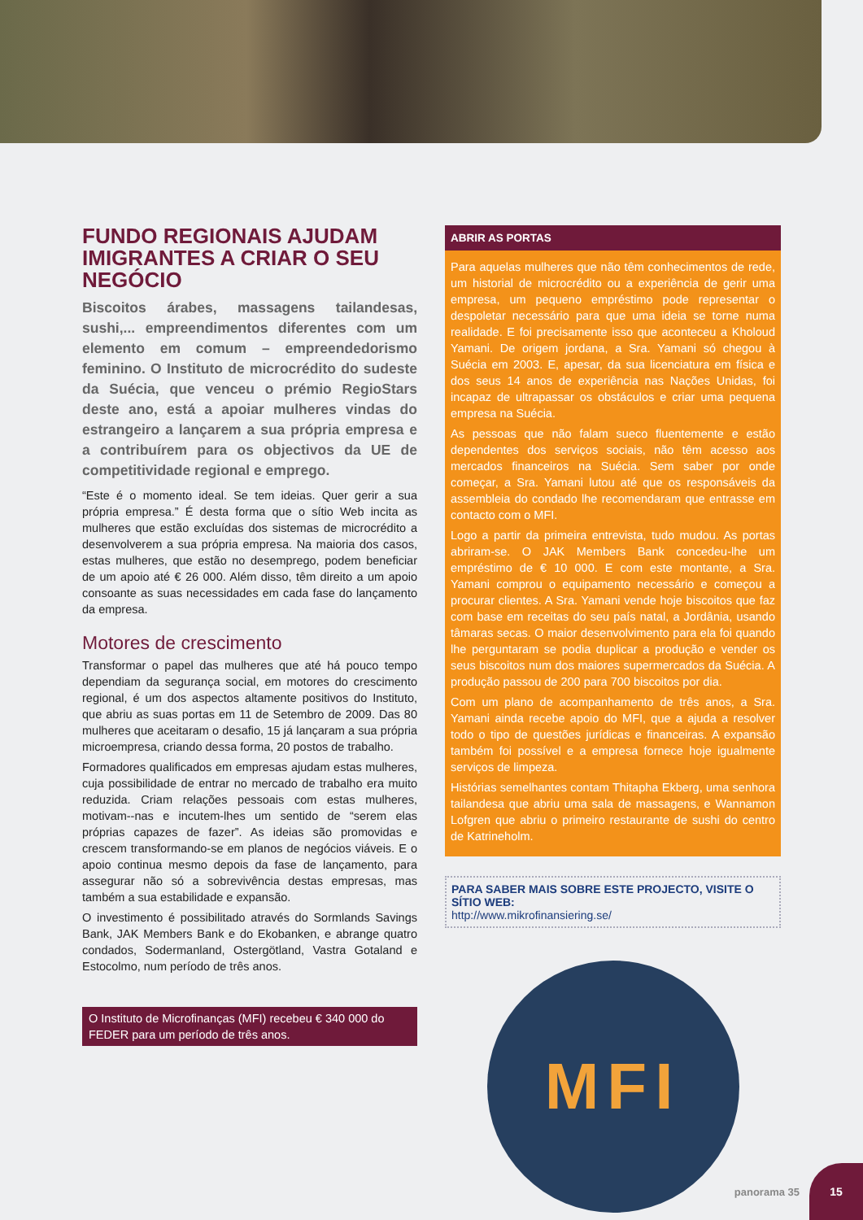FUNDO REGIONAIS AJUDAM IMIGRANTES A CRIAR O SEU NEGÓCIO
Biscoitos árabes, massagens tailandesas, sushi,... empreendimentos diferentes com um elemento em comum – empreendedorismo feminino. O Instituto de microcrédito do sudeste da Suécia, que venceu o prémio RegioStars deste ano, está a apoiar mulheres vindas do estrangeiro a lançarem a sua própria empresa e a contribuírem para os objectivos da UE de competitividade regional e emprego.
“Este é o momento ideal. Se tem ideias. Quer gerir a sua própria empresa.” É desta forma que o sítio Web incita as mulheres que estão excluídas dos sistemas de microcrédito a desenvolverem a sua própria empresa. Na maioria dos casos, estas mulheres, que estão no desemprego, podem beneficiar de um apoio até € 26 000. Além disso, têm direito a um apoio consoante as suas necessidades em cada fase do lançamento da empresa.
Motores de crescimento
Transformar o papel das mulheres que até há pouco tempo dependiam da segurança social, em motores do crescimento regional, é um dos aspectos altamente positivos do Instituto, que abriu as suas portas em 11 de Setembro de 2009. Das 80 mulheres que aceitaram o desafio, 15 já lançaram a sua própria microempresa, criando dessa forma, 20 postos de trabalho.
Formadores qualificados em empresas ajudam estas mulheres, cuja possibilidade de entrar no mercado de trabalho era muito reduzida. Criam relações pessoais com estas mulheres, motivam--nas e incutem-lhes um sentido de “serem elas próprias capazes de fazer”. As ideias são promovidas e crescem transformando-se em planos de negócios viáveis. E o apoio continua mesmo depois da fase de lançamento, para assegurar não só a sobrevivência destas empresas, mas também a sua estabilidade e expansão.
O investimento é possibilitado através do Sormlands Savings Bank, JAK Members Bank e do Ekobanken, e abrange quatro condados, Sodermanland, Ostergötland, Vastra Gotaland e Estocolmo, num período de três anos.
O Instituto de Microfinanças (MFI) recebeu € 340 000 do FEDER para um período de três anos.
ABRIR AS PORTAS
Para aquelas mulheres que não têm conhecimentos de rede, um historial de microcrédito ou a experiência de gerir uma empresa, um pequeno empréstimo pode representar o despoletar necessário para que uma ideia se torne numa realidade. E foi precisamente isso que aconteceu a Kholoud Yamani. De origem jordana, a Sra. Yamani só chegou à Suécia em 2003. E, apesar, da sua licenciatura em física e dos seus 14 anos de experiência nas Nações Unidas, foi incapaz de ultrapassar os obstáculos e criar uma pequena empresa na Suécia.
As pessoas que não falam sueco fluentemente e estão dependentes dos serviços sociais, não têm acesso aos mercados financeiros na Suécia. Sem saber por onde começar, a Sra. Yamani lutou até que os responsáveis da assembleia do condado lhe recomendaram que entrasse em contacto com o MFI.
Logo a partir da primeira entrevista, tudo mudou. As portas abriram-se. O JAK Members Bank concedeu-lhe um empréstimo de € 10 000. E com este montante, a Sra. Yamani comprou o equipamento necessário e começou a procurar clientes. A Sra. Yamani vende hoje biscoitos que faz com base em receitas do seu país natal, a Jordânia, usando tâmaras secas. O maior desenvolvimento para ela foi quando lhe perguntaram se podia duplicar a produção e vender os seus biscoitos num dos maiores supermercados da Suécia. A produção passou de 200 para 700 biscoitos por dia.
Com um plano de acompanhamento de três anos, a Sra. Yamani ainda recebe apoio do MFI, que a ajuda a resolver todo o tipo de questões jurídicas e financeiras. A expansão também foi possível e a empresa fornece hoje igualmente serviços de limpeza.
Histórias semelhantes contam Thitapha Ekberg, uma senhora tailandesa que abriu uma sala de massagens, e Wannamon Lofgren que abriu o primeiro restaurante de sushi do centro de Katrineholm.
PARA SABER MAIS SOBRE ESTE PROJECTO, VISITE O SÍTIO WEB:
http://www.mikrofinansiering.se/
MFI
panorama 35 15